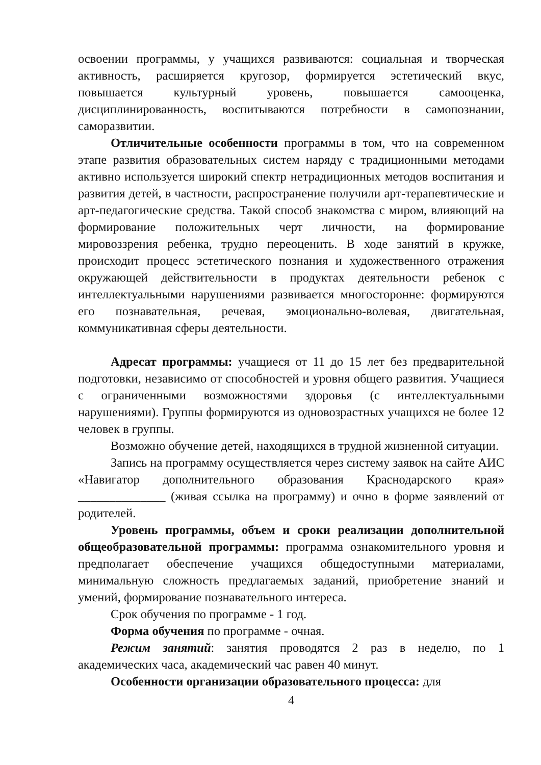освоении программы, у учащихся развиваются: социальная и творческая активность, расширяется кругозор, формируется эстетический вкус, повышается культурный уровень, повышается самооценка, дисциплинированность, воспитываются потребности в самопознании, саморазвитии.
Отличительные особенности программы в том, что на современном этапе развития образовательных систем наряду с традиционными методами активно используется широкий спектр нетрадиционных методов воспитания и развития детей, в частности, распространение получили арт-терапевтические и арт-педагогические средства. Такой способ знакомства с миром, влияющий на формирование положительных черт личности, на формирование мировоззрения ребенка, трудно переоценить. В ходе занятий в кружке, происходит процесс эстетического познания и художественного отражения окружающей действительности в продуктах деятельности ребенок с интеллектуальными нарушениями развивается многосторонне: формируются его познавательная, речевая, эмоционально-волевая, двигательная, коммуникативная сферы деятельности.
Адресат программы: учащиеся от 11 до 15 лет без предварительной подготовки, независимо от способностей и уровня общего развития. Учащиеся с ограниченными возможностями здоровья (с интеллектуальными нарушениями). Группы формируются из одновозрастных учащихся не более 12 человек в группы.
Возможно обучение детей, находящихся в трудной жизненной ситуации.
Запись на программу осуществляется через систему заявок на сайте АИС «Навигатор дополнительного образования Краснодарского края» ______________ (живая ссылка на программу) и очно в форме заявлений от родителей.
Уровень программы, объем и сроки реализации дополнительной общеобразовательной программы: программа ознакомительного уровня и предполагает обеспечение учащихся общедоступными материалами, минимальную сложность предлагаемых заданий, приобретение знаний и умений, формирование познавательного интереса.
Срок обучения по программе - 1 год.
Форма обучения по программе - очная.
Режим занятий: занятия проводятся 2 раз в неделю, по 1 академических часа, академический час равен 40 минут.
Особенности организации образовательного процесса: для
4